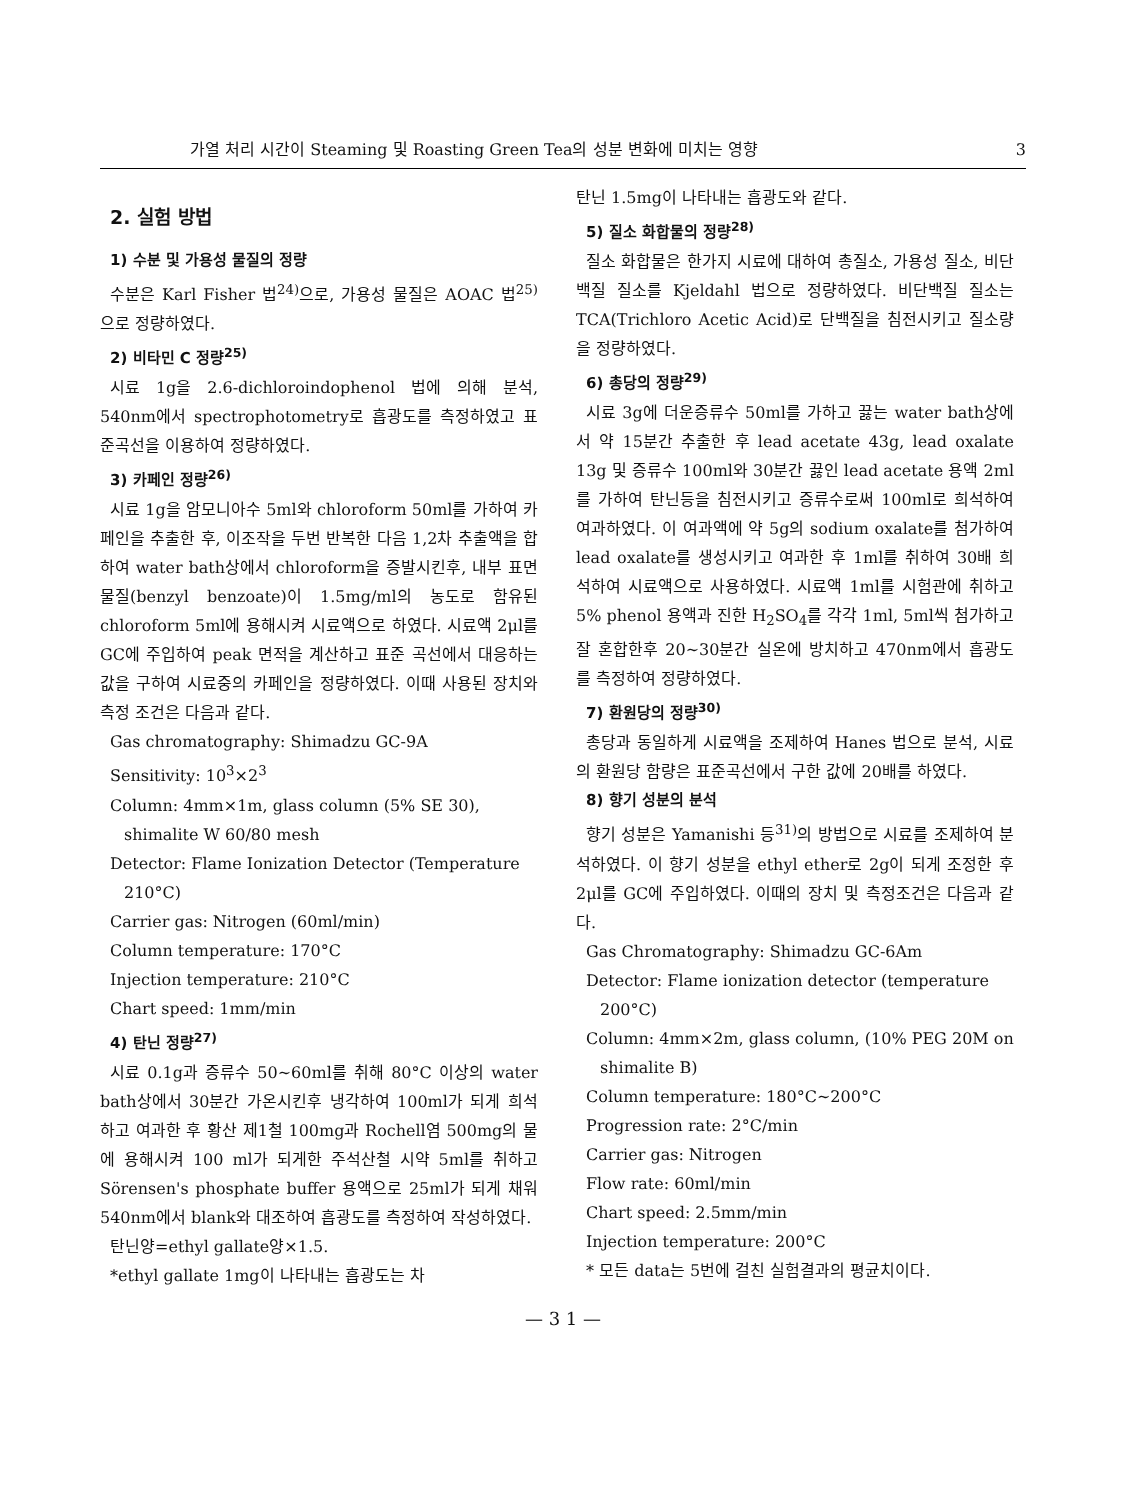가열 처리 시간이 Steaming 및 Roasting Green Tea의 성분 변화에 미치는 영향 3
2. 실험 방법
1) 수분 및 가용성 물질의 정량
수분은 Karl Fisher 법<sup>24)</sup>으로, 가용성 물질은 AOAC 법<sup>25)</sup>으로 정량하였다.
2) 비타민 C 정량<sup>25)</sup>
시료 1g을 2.6-dichloroindophenol 법에 의해 분석, 540nm에서 spectrophotometry로 흡광도를 측정하였고 표준곡선을 이용하여 정량하였다.
3) 카페인 정량<sup>26)</sup>
시료 1g을 암모니아수 5ml와 chloroform 50ml를 가하여 카페인을 추출한 후, 이조작을 두번 반복한 다음 1,2차 추출액을 합하여 water bath상에서 chloroform을 증발시킨후, 내부 표면 물질(benzyl benzoate)이 1.5mg/ml의 농도로 함유된 chloroform 5ml에 용해시켜 시료액으로 하였다. 시료액 2μl를 GC에 주입하여 peak 면적을 계산하고 표준 곡선에서 대응하는 값을 구하여 시료중의 카페인을 정량하였다. 이때 사용된 장치와 측정 조건은 다음과 같다.
Gas chromatography: Shimadzu GC-9A
Sensitivity: 10<sup>3</sup>×2<sup>3</sup>
Column: 4mm×1m, glass column (5% SE 30), shimalite W 60/80 mesh
Detector: Flame Ionization Detector (Temperature 210°C)
Carrier gas: Nitrogen (60ml/min)
Column temperature: 170°C
Injection temperature: 210°C
Chart speed: 1mm/min
4) 탄닌 정량<sup>27)</sup>
시료 0.1g과 증류수 50~60ml를 취해 80°C 이상의 water bath상에서 30분간 가온시킨후 냉각하여 100ml가 되게 희석하고 여과한 후 황산 제1철 100mg과 Rochell염 500mg의 물에 용해시켜 100 ml가 되게한 주석산철 시약 5ml를 취하고 Sörensen's phosphate buffer 용액으로 25ml가 되게 채워 540nm에서 blank와 대조하여 흡광도를 측정하여 작성하였다.
탄닌양=ethyl gallate양×1.5.
*ethyl gallate 1mg이 나타내는 흡광도는 차
탄닌 1.5mg이 나타내는 흡광도와 같다.
5) 질소 화합물의 정량<sup>28)</sup>
질소 화합물은 한가지 시료에 대하여 총질소, 가용성 질소, 비단백질 질소를 Kjeldahl 법으로 정량하였다. 비단백질 질소는 TCA(Trichloro Acetic Acid)로 단백질을 침전시키고 질소량을 정량하였다.
6) 총당의 정량<sup>29)</sup>
시료 3g에 더운증류수 50ml를 가하고 끓는 water bath상에서 약 15분간 추출한 후 lead acetate 43g, lead oxalate 13g 및 증류수 100ml와 30분간 끓인 lead acetate 용액 2ml를 가하여 탄닌등을 침전시키고 증류수로써 100ml로 희석하여 여과하였다. 이 여과액에 약 5g의 sodium oxalate를 첨가하여 lead oxalate를 생성시키고 여과한 후 1ml를 취하여 30배 희석하여 시료액으로 사용하였다. 시료액 1ml를 시험관에 취하고 5% phenol 용액과 진한 H<sub>2</sub>SO<sub>4</sub>를 각각 1ml, 5ml씩 첨가하고 잘 혼합한후 20~30분간 실온에 방치하고 470nm에서 흡광도를 측정하여 정량하였다.
7) 환원당의 정량<sup>30)</sup>
총당과 동일하게 시료액을 조제하여 Hanes 법으로 분석, 시료의 환원당 함량은 표준곡선에서 구한 값에 20배를 하였다.
8) 향기 성분의 분석
향기 성분은 Yamanishi 등<sup>31)</sup>의 방법으로 시료를 조제하여 분석하였다. 이 향기 성분을 ethyl ether로 2g이 되게 조정한 후 2μl를 GC에 주입하였다. 이때의 장치 및 측정조건은 다음과 같다.
Gas Chromatography: Shimadzu GC-6Am
Detector: Flame ionization detector (temperature 200°C)
Column: 4mm×2m, glass column, (10% PEG 20M on shimalite B)
Column temperature: 180°C~200°C
Progression rate: 2°C/min
Carrier gas: Nitrogen
Flow rate: 60ml/min
Chart speed: 2.5mm/min
Injection temperature: 200°C
* 모든 data는 5번에 걸친 실험결과의 평균치이다.
— 3 1 —